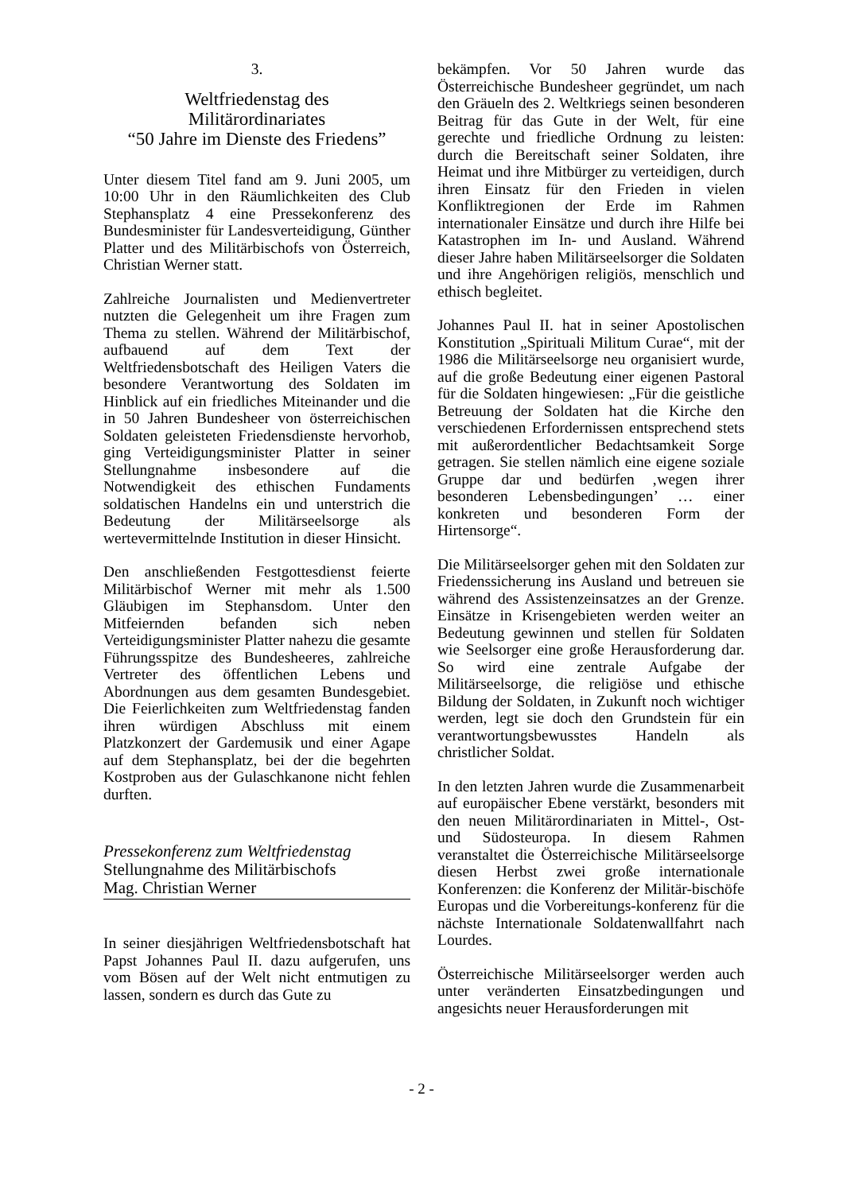3.
Weltfriedenstag des
Militärordinariates
“50 Jahre im Dienste des Friedens”
Unter diesem Titel fand am 9. Juni 2005, um 10:00 Uhr in den Räumlichkeiten des Club Stephansplatz 4 eine Pressekonferenz des Bundesminister für Landesverteidigung, Günther Platter und des Militärbischofs von Österreich, Christian Werner statt.
Zahlreiche Journalisten und Medienvertreter nutzten die Gelegenheit um ihre Fragen zum Thema zu stellen. Während der Militärbischof, aufbauend auf dem Text der Weltfriedensbotschaft des Heiligen Vaters die besondere Verantwortung des Soldaten im Hinblick auf ein friedliches Miteinander und die in 50 Jahren Bundesheer von österreichischen Soldaten geleisteten Friedensdienste hervorhob, ging Verteidigungsminister Platter in seiner Stellungnahme insbesondere auf die Notwendigkeit des ethischen Fundaments soldatischen Handelns ein und unterstrich die Bedeutung der Militärseelsorge als wertevermittelnde Institution in dieser Hinsicht.
Den anschließenden Festgottesdienst feierte Militärbischof Werner mit mehr als 1.500 Gläubigen im Stephansdom. Unter den Mitfeiernden befanden sich neben Verteidigungsminister Platter nahezu die gesamte Führungsspitze des Bundesheeres, zahlreiche Vertreter des öffentlichen Lebens und Abordnungen aus dem gesamten Bundesgebiet. Die Feierlichkeiten zum Weltfriedenstag fanden ihren würdigen Abschluss mit einem Platzkonzert der Gardemusik und einer Agape auf dem Stephansplatz, bei der die begehrten Kostproben aus der Gulaschkanone nicht fehlen durften.
Pressekonferenz zum Weltfriedenstag
Stellungnahme des Militärbischofs
Mag. Christian Werner
In seiner diesjährigen Weltfriedensbotschaft hat Papst Johannes Paul II. dazu aufgerufen, uns vom Bösen auf der Welt nicht entmutigen zu lassen, sondern es durch das Gute zu
bekämpfen. Vor 50 Jahren wurde das Österreichische Bundesheer gegründet, um nach den Gräueln des 2. Weltkriegs seinen besonderen Beitrag für das Gute in der Welt, für eine gerechte und friedliche Ordnung zu leisten: durch die Bereitschaft seiner Soldaten, ihre Heimat und ihre Mitbürger zu verteidigen, durch ihren Einsatz für den Frieden in vielen Konfliktregionen der Erde im Rahmen internationaler Einsätze und durch ihre Hilfe bei Katastrophen im In- und Ausland. Während dieser Jahre haben Militärseelsorger die Soldaten und ihre Angehörigen religiös, menschlich und ethisch begleitet.
Johannes Paul II. hat in seiner Apostolischen Konstitution „Spirituali Militum Curae“, mit der 1986 die Militärseelsorge neu organisiert wurde, auf die große Bedeutung einer eigenen Pastoral für die Soldaten hingewiesen: „Für die geistliche Betreuung der Soldaten hat die Kirche den verschiedenen Erfordernissen entsprechend stets mit außerordentlicher Bedachtsamkeit Sorge getragen. Sie stellen nämlich eine eigene soziale Gruppe dar und bedürfen ‚wegen ihrer besonderen Lebensbedingungen’ … einer konkreten und besonderen Form der Hirtensorge“.
Die Militärseelsorger gehen mit den Soldaten zur Friedenssicherung ins Ausland und betreuen sie während des Assistenzeinsatzes an der Grenze. Einsätze in Krisengebieten werden weiter an Bedeutung gewinnen und stellen für Soldaten wie Seelsorger eine große Herausforderung dar. So wird eine zentrale Aufgabe der Militärseelsorge, die religiöse und ethische Bildung der Soldaten, in Zukunft noch wichtiger werden, legt sie doch den Grundstein für ein verantwortungsbewusstes Handeln als christlicher Soldat.
In den letzten Jahren wurde die Zusammenarbeit auf europäischer Ebene verstärkt, besonders mit den neuen Militärordinariaten in Mittel-, Ost- und Südosteuropa. In diesem Rahmen veranstaltet die Österreichische Militärseelsorge diesen Herbst zwei große internationale Konferenzen: die Konferenz der Militär-bischöfe Europas und die Vorbereitungs-konferenz für die nächste Internationale Soldatenwallfahrt nach Lourdes.
Österreichische Militärseelsorger werden auch unter veränderten Einsatzbedingungen und angesichts neuer Herausforderungen mit
- 2 -